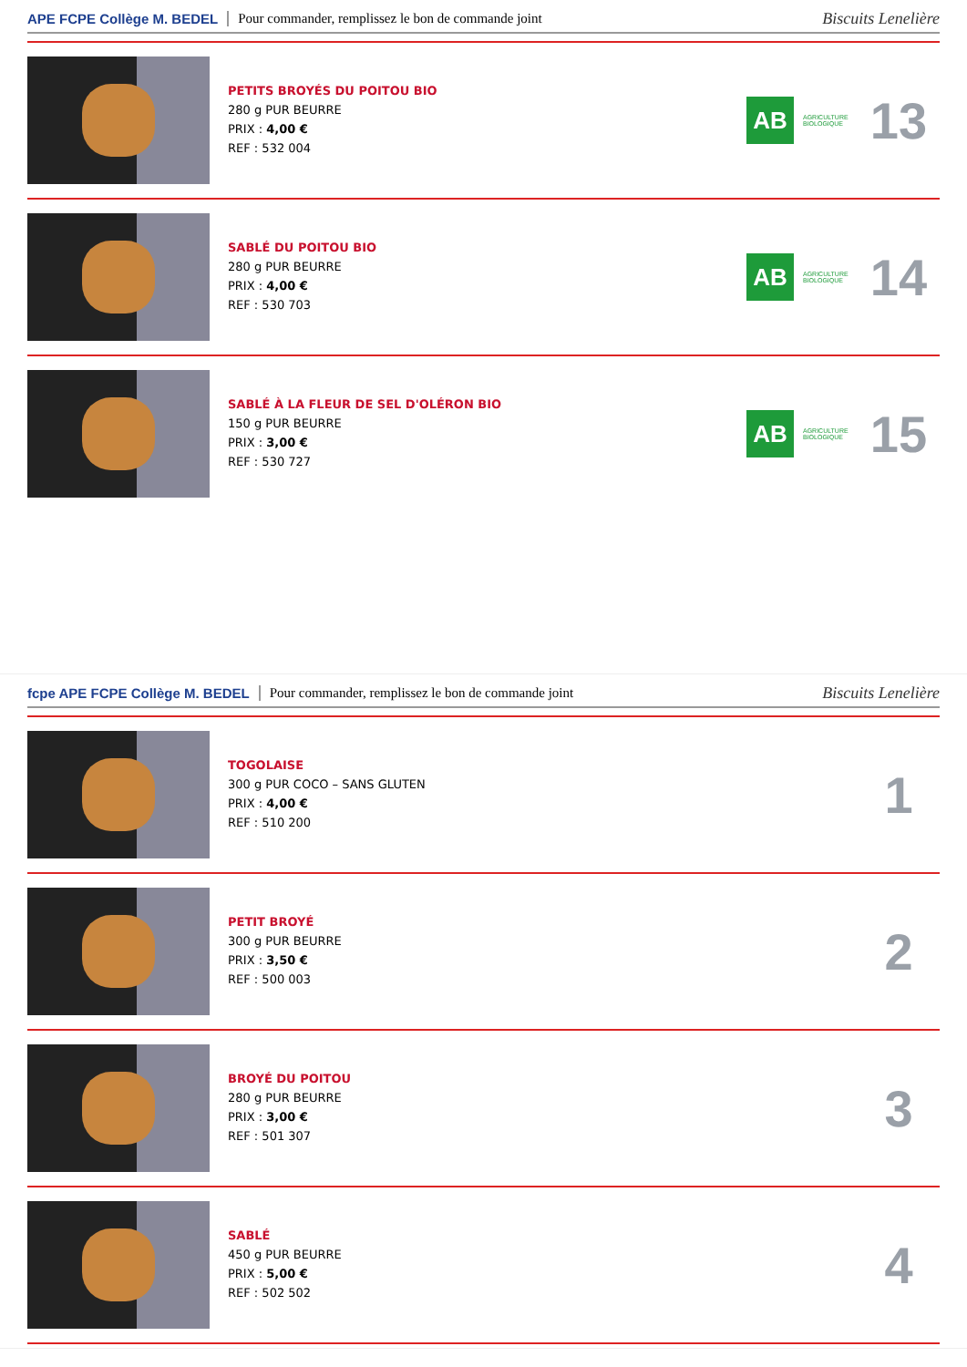APE FCPE Collège M. BEDEL Pour commander, remplissez le bon de commande joint Biscuits Lenelière
PETITS BROYÉS DU POITOU BIO
280 g PUR BEURRE
PRIX : 4,00 €
REF : 532 004
AB
AGRICULTURE BIOLOGIQUE
13
SABLÉ DU POITOU BIO
280 g PUR BEURRE
PRIX : 4,00 €
REF : 530 703
AB
AGRICULTURE BIOLOGIQUE
14
SABLÉ À LA FLEUR DE SEL D'OLÉRON BIO
150 g PUR BEURRE
PRIX : 3,00 €
REF : 530 727
AB
AGRICULTURE BIOLOGIQUE
15
fcpe APE FCPE Collège M. BEDEL Pour commander, remplissez le bon de commande joint Biscuits Lenelière
TOGOLAISE
300 g PUR COCO – SANS GLUTEN
PRIX : 4,00 €
REF : 510 200
1
PETIT BROYÉ
300 g PUR BEURRE
PRIX : 3,50 €
REF : 500 003
2
BROYÉ DU POITOU
280 g PUR BEURRE
PRIX : 3,00 €
REF : 501 307
3
SABLÉ
450 g PUR BEURRE
PRIX : 5,00 €
REF : 502 502
4